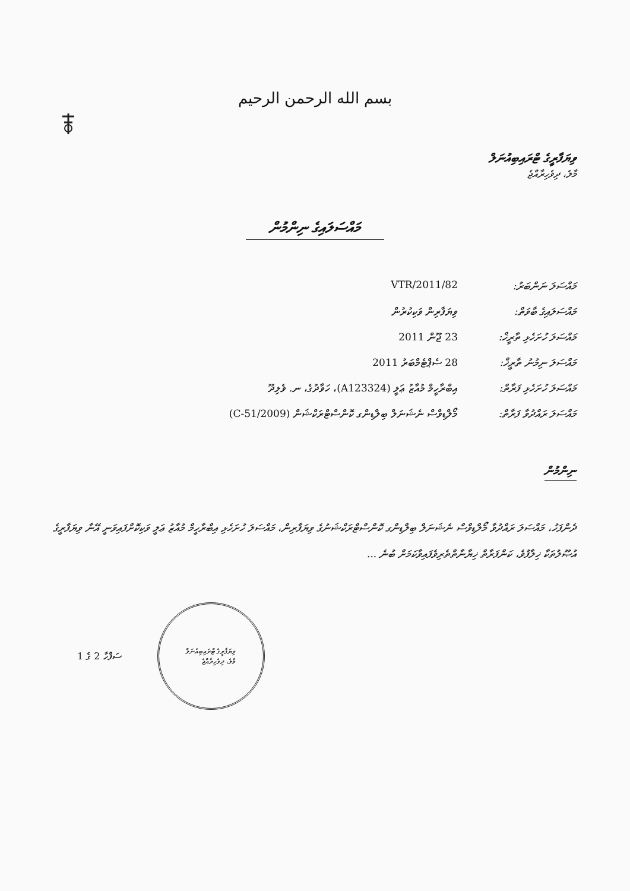بسم الله الرحمن الرحيم
ވިޔަފާރީގެ ޓްރައިބިއުނަލް
މާލެ، ދިވެހިރާއްޖެ
މައްސަލައިގެ ނިންމުން
މައްސަލަ ނަންބަރު: 82/VTR/2011
މައްސަލައިގެ ބާވަތް:
ވިޔަފާރިން ވަކިކުރުން
މައްސަލަ ހުށަހެޅި ތާރީޚް:
23 ޖޫން 2011
މައްސަލަ ނިމުނު ތާރީޚް:
28 ސެޕްޓެމްބަރު 2011
މައްސަލަ ހުށަހެޅި ފަރާތް:
އިބްރާހީމް މުއާޒު ޢަލީ (A123324)، ހަވާދުގެ، ނ. ވެލިދޫ
މައްސަލަ ރައްދުވާ ފަރާތް:
މޯލްޑިވްސް ނެޝަނަލް ބިލްޑިންގ ކޮންސްޓްރަކްޝަން (C-51/2009)
ނިންމުން
ދެންފަހު، މައްސަލަ ރައްދުވާ މޯލްޑިވްސް ނެޝަނަލް ބިލްޑިންގ ކޮންސްޓްރަކްޝަނުގެ ވިޔަފާރިން، މައްސަލަ ހުށަހެޅި އިބްރާހީމް މުއާޒު ޢަލީ ވަކިކޮށްފައިވަނީ އޭނާ ވިޔަފާރީގެ އުޞޫލުތަކާ ޚިލާފުވެ، ކަންފަރާތް ޚިޔާނާތްތެރިވެފައިވާކަމަށް ބުނެ ...
ސަފްހާ 2 ގެ 1
ވިޔަފާރީގެ ޓްރައިބިއުނަލް
މާލެ، ދިވެހިރާއްޖެ